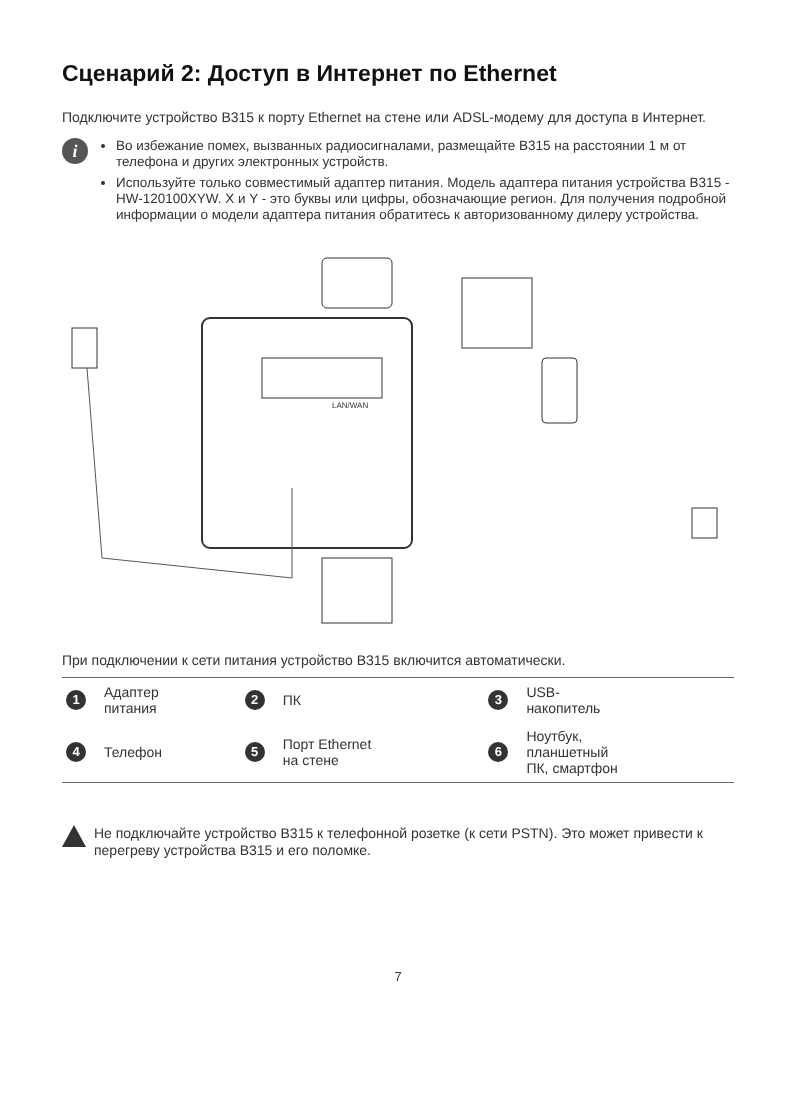Сценарий 2: Доступ в Интернет по Ethernet
Подключите устройство B315 к порту Ethernet на стене или ADSL-модему для доступа в Интернет.
i
Во избежание помех, вызванных радиосигналами, размещайте B315 на расстоянии 1 м от телефона и других электронных устройств.
Используйте только совместимый адаптер питания. Модель адаптера питания устройства B315 - HW-120100XYW. X и Y - это буквы или цифры, обозначающие регион. Для получения подробной информации о модели адаптера питания обратитесь к авторизованному дилеру устройства.
LAN/WAN
При подключении к сети питания устройство B315 включится автоматически.
| 1 | Адаптер питания | 2 | ПК | 3 | USB- накопитель |
| 4 | Телефон | 5 | Порт Ethernet на стене | 6 | Ноутбук, планшетный ПК, смартфон |
Не подключайте устройство B315 к телефонной розетке (к сети PSTN). Это может привести к перегреву устройства B315 и его поломке.
7